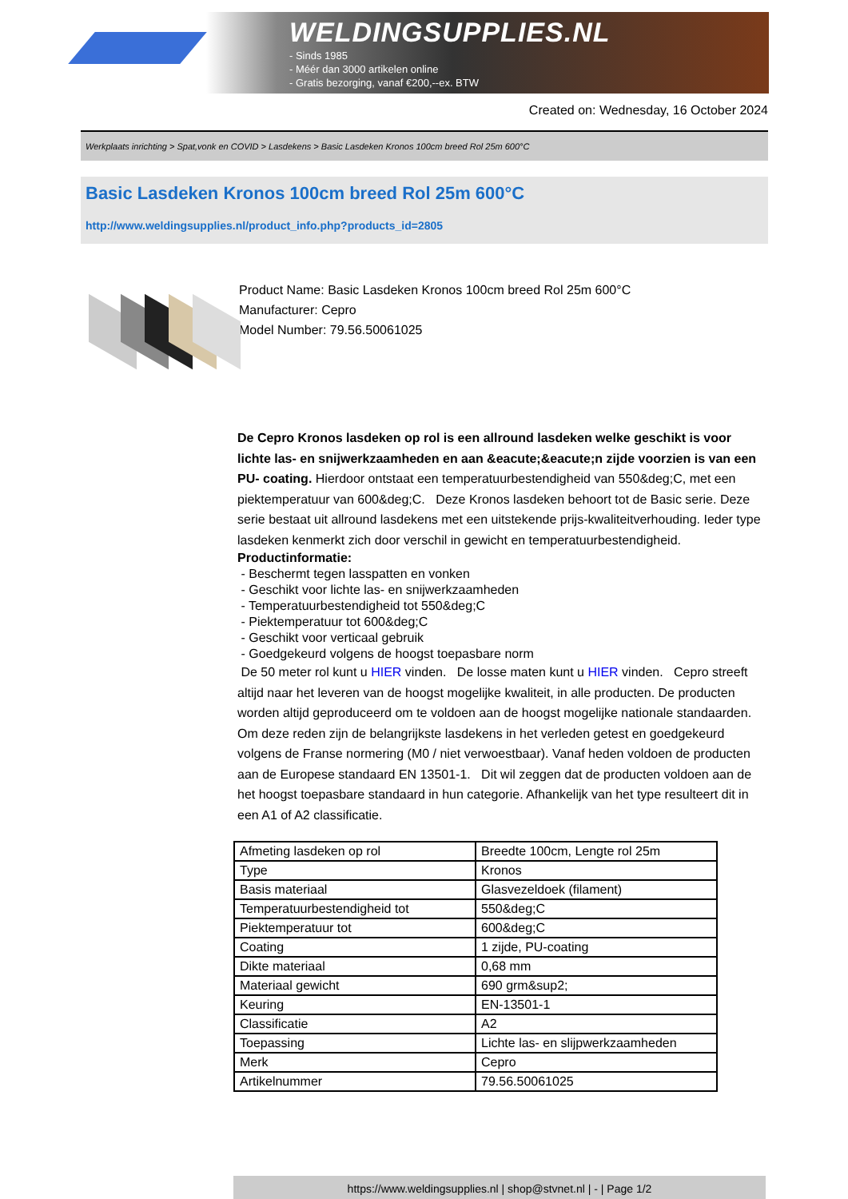WELDINGSUPPLIES.NL
- Sinds 1985
- Méér dan 3000 artikelen online
- Gratis bezorging, vanaf €200,--ex. BTW
Created on: Wednesday, 16 October 2024
Werkplaats inrichting > Spat,vonk en COVID > Lasdekens > Basic Lasdeken Kronos 100cm breed Rol 25m 600°C
Basic Lasdeken Kronos 100cm breed Rol 25m 600°C
http://www.weldingsupplies.nl/product_info.php?products_id=2805
Product Name: Basic Lasdeken Kronos 100cm breed Rol 25m 600°C
Manufacturer: Cepro
Model Number: 79.56.50061025
De Cepro Kronos lasdeken op rol is een allround lasdeken welke geschikt is voor lichte las- en snijwerkzaamheden en aan &eacute;&eacute;n zijde voorzien is van een PU- coating. Hierdoor ontstaat een temperatuurbestendigheid van 550&deg;C, met een piektemperatuur van 600&deg;C. Deze Kronos lasdeken behoort tot de Basic serie. Deze serie bestaat uit allround lasdekens met een uitstekende prijs-kwaliteitverhouding. Ieder type lasdeken kenmerkt zich door verschil in gewicht en temperatuurbestendigheid.
Productinformatie:
- Beschermt tegen lasspatten en vonken
- Geschikt voor lichte las- en snijwerkzaamheden
- Temperatuurbestendigheid tot 550&deg;C
- Piektemperatuur tot 600&deg;C
- Geschikt voor verticaal gebruik
- Goedgekeurd volgens de hoogst toepasbare norm
De 50 meter rol kunt u HIER vinden. De losse maten kunt u HIER vinden. Cepro streeft altijd naar het leveren van de hoogst mogelijke kwaliteit, in alle producten. De producten worden altijd geproduceerd om te voldoen aan de hoogst mogelijke nationale standaarden. Om deze reden zijn de belangrijkste lasdekens in het verleden getest en goedgekeurd volgens de Franse normering (M0 / niet verwoestbaar). Vanaf heden voldoen de producten aan de Europese standaard EN 13501-1. Dit wil zeggen dat de producten voldoen aan de het hoogst toepasbare standaard in hun categorie. Afhankelijk van het type resulteert dit in een A1 of A2 classificatie.
| Afmeting lasdeken op rol | Breedte 100cm, Lengte rol 25m |
| Type | Kronos |
| Basis materiaal | Glasvezeldoek (filament) |
| Temperatuurbestendigheid tot | 550&deg;C |
| Piektemperatuur tot | 600&deg;C |
| Coating | 1 zijde, PU-coating |
| Dikte materiaal | 0,68 mm |
| Materiaal gewicht | 690 grm&sup2; |
| Keuring | EN-13501-1 |
| Classificatie | A2 |
| Toepassing | Lichte las- en slijpwerkzaamheden |
| Merk | Cepro |
| Artikelnummer | 79.56.50061025 |
https://www.weldingsupplies.nl | shop@stvnet.nl | - | Page 1/2